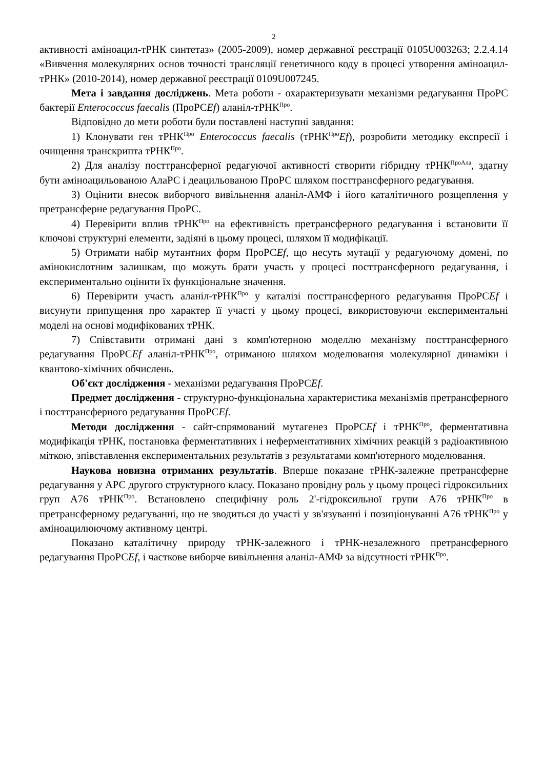2
активності аміноацил-тРНК синтетаз» (2005-2009), номер державної реєстрації 0105U003263; 2.2.4.14 «Вивчення молекулярних основ точності трансляції генетичного коду в процесі утворення аміноацил-тРНК» (2010-2014), номер державної реєстрації 0109U007245.
Мета і завдання досліджень. Мета роботи - охарактеризувати механізми редагування ПроРС бактерії Enterococcus faecalis (ПроРСEf) аланіл-тРНК<sup>Про</sup>.
Відповідно до мети роботи були поставлені наступні завдання:
1) Клонувати ген тРНК<sup>Про</sup> Enterococcus faecalis (тРНК<sup>Про</sup>Ef), розробити методику експресії і очищення транскрипта тРНК<sup>Про</sup>.
2) Для аналізу посттрансферної редагуючої активності створити гібридну тРНК<sup>ПроАла</sup>, здатну бути аміноацильованою АлаРС і деацильованою ПроРС шляхом посттрансферного редагування.
3) Оцінити внесок виборчого вивільнення аланіл-АМФ і його каталітичного розщеплення у претрансферне редагування ПроРС.
4) Перевірити вплив тРНК<sup>Про</sup> на ефективність претрансферного редагування і встановити її ключові структурні елементи, задіяні в цьому процесі, шляхом її модифікації.
5) Отримати набір мутантних форм ПроРСEf, що несуть мутації у редагуючому домені, по амінокислотним залишкам, що можуть брати участь у процесі посттрансферного редагування, і експериментально оцінити їх функціональне значення.
6) Перевірити участь аланіл-тРНК<sup>Про</sup> у каталізі посттрансферного редагування ПроРСEf і висунути припущення про характер її участі у цьому процесі, використовуючи експериментальні моделі на основі модифікованих тРНК.
7) Співставити отримані дані з комп'ютерною моделлю механізму посттрансферного редагування ПроРСEf аланіл-тРНК<sup>Про</sup>, отриманою шляхом моделювання молекулярної динаміки і квантово-хімічних обчислень.
Об'єкт дослідження - механізми редагування ПроРСEf.
Предмет дослідження - структурно-функціональна характеристика механізмів претрансферного і посттрансферного редагування ПроРСEf.
Методи дослідження - сайт-спрямований мутагенез ПроРСEf і тРНК<sup>Про</sup>, ферментативна модифікація тРНК, постановка ферментативних і неферментативних хімічних реакцій з радіоактивною міткою, зпівставлення експериментальних результатів з результатами комп'ютерного моделювання.
Наукова новизна отриманих результатів. Вперше показане тРНК-залежне претрансферне редагування у АРС другого структурного класу. Показано провідну роль у цьому процесі гідроксильних груп А76 тРНК<sup>Про</sup>. Встановлено специфічну роль 2'-гідроксильної групи А76 тРНК<sup>Про</sup> в претрансферному редагуванні, що не зводиться до участі у зв'язуванні і позиціонуванні А76 тРНК<sup>Про</sup> у аміноацилюючому активному центрі.
Показано каталітичну природу тРНК-залежного і тРНК-незалежного претрансферного редагування ПроРСEf, і часткове виборче вивільнення аланіл-АМФ за відсутності тРНК<sup>Про</sup>.